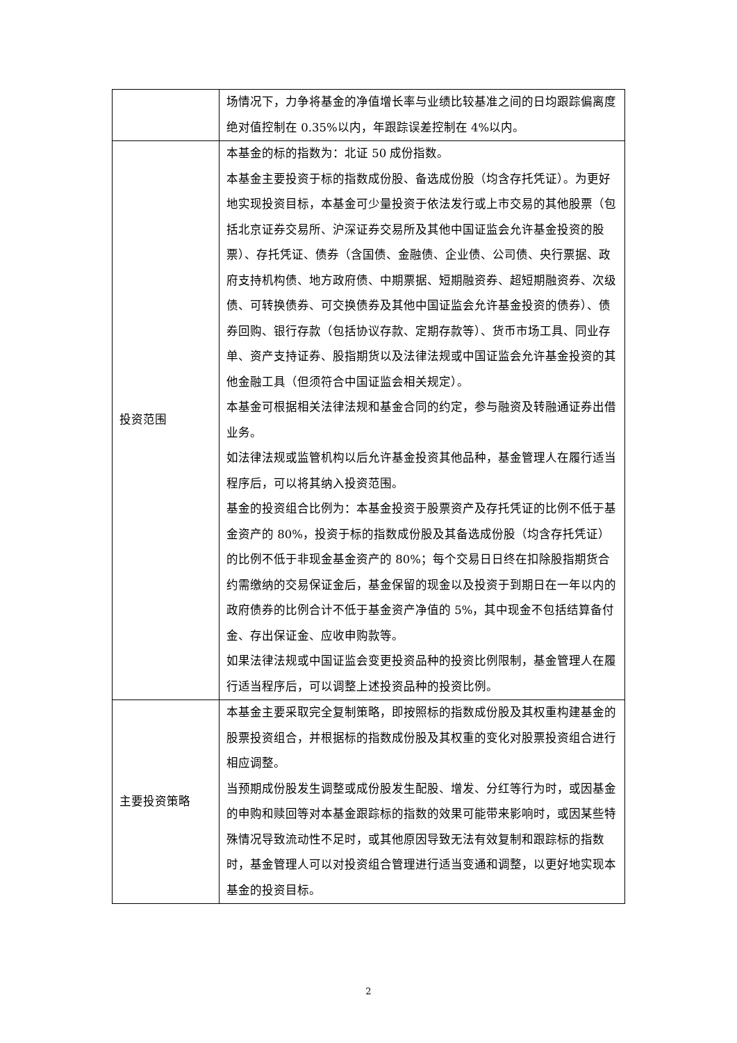| | 场情况下，力争将基金的净值增长率与业绩比较基准之间的日均跟踪偏离度绝对值控制在 0.35%以内，年跟踪误差控制在 4%以内。 |
| 投资范围 | 本基金的标的指数为：北证 50 成份指数。 本基金主要投资于标的指数成份股、备选成份股（均含存托凭证）。为更好地实现投资目标，本基金可少量投资于依法发行或上市交易的其他股票（包括北京证券交易所、沪深证券交易所及其他中国证监会允许基金投资的股票）、存托凭证、债券（含国债、金融债、企业债、公司债、央行票据、政府支持机构债、地方政府债、中期票据、短期融资券、超短期融资券、次级债、可转换债券、可交换债券及其他中国证监会允许基金投资的债券）、债券回购、银行存款（包括协议存款、定期存款等）、货币市场工具、同业存单、资产支持证券、股指期货以及法律法规或中国证监会允许基金投资的其他金融工具（但须符合中国证监会相关规定）。 本基金可根据相关法律法规和基金合同的约定，参与融资及转融通证券出借业务。 如法律法规或监管机构以后允许基金投资其他品种，基金管理人在履行适当程序后，可以将其纳入投资范围。 基金的投资组合比例为：本基金投资于股票资产及存托凭证的比例不低于基金资产的 80%，投资于标的指数成份股及其备选成份股（均含存托凭证）的比例不低于非现金基金资产的 80%；每个交易日日终在扣除股指期货合约需缴纳的交易保证金后，基金保留的现金以及投资于到期日在一年以内的政府债券的比例合计不低于基金资产净值的 5%，其中现金不包括结算备付金、存出保证金、应收申购款等。 如果法律法规或中国证监会变更投资品种的投资比例限制，基金管理人在履行适当程序后，可以调整上述投资品种的投资比例。 |
| 主要投资策略 | 本基金主要采取完全复制策略，即按照标的指数成份股及其权重构建基金的股票投资组合，并根据标的指数成份股及其权重的变化对股票投资组合进行相应调整。 当预期成份股发生调整或成份股发生配股、增发、分红等行为时，或因基金的申购和赎回等对本基金跟踪标的指数的效果可能带来影响时，或因某些特殊情况导致流动性不足时，或其他原因导致无法有效复制和跟踪标的指数时，基金管理人可以对投资组合管理进行适当变通和调整，以更好地实现本基金的投资目标。 |
2